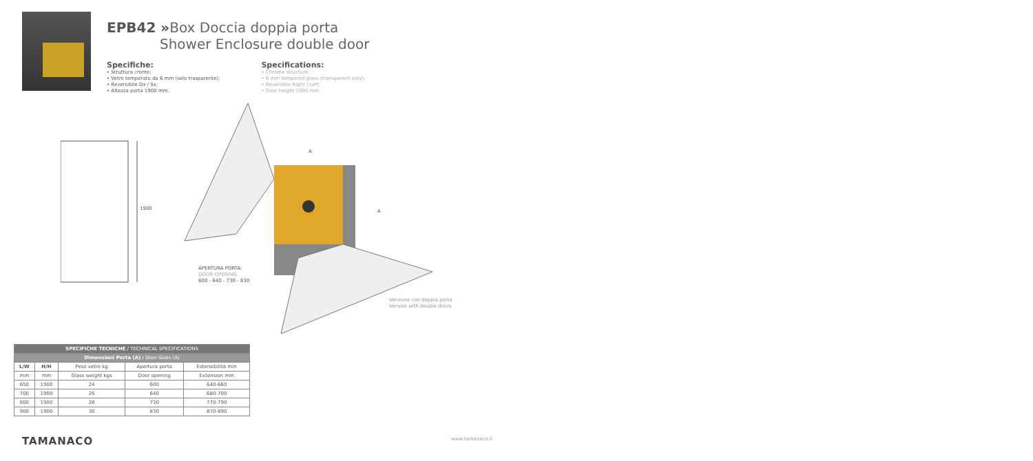EPB42 »Box Doccia doppia porta
Shower Enclosure double door
Specifiche:
• Struttura cromo;
• Vetro temperato da 6 mm (solo trasparente);
• Reversibile Dx / Sx;
• Altezza porta 1900 mm.
Specifications:
• Chrome structure;
• 6 mm tempered glass (transparent only);
• Reversible Right / Left;
• Door height 1900 mm.
1900
A
A
APERTURA PORTA:
DOOR OPENING:
600 - 640 - 730 - 830
Versione con doppia porta
Version with double doors
| SPECIFICHE TECNICHE / TECHNICAL SPECIFICATIONS | | | | |
| --- | --- | --- | --- | --- |
| Dimensioni Porta (A) / Door Sizes (A) | | | | |
| L/W | H/H | Peso vetro kg | Apertura porta | Estensibilità mm |
| mm | mm | Glass weight kgs | Door opening | Extension mm |
| 650 | 1900 | 24 | 600 | 640-660 |
| 700 | 1900 | 26 | 640 | 680-700 |
| 800 | 1900 | 28 | 730 | 770-790 |
| 900 | 1900 | 30 | 830 | 870-890 |
TAMANACO www.tamanaco.it